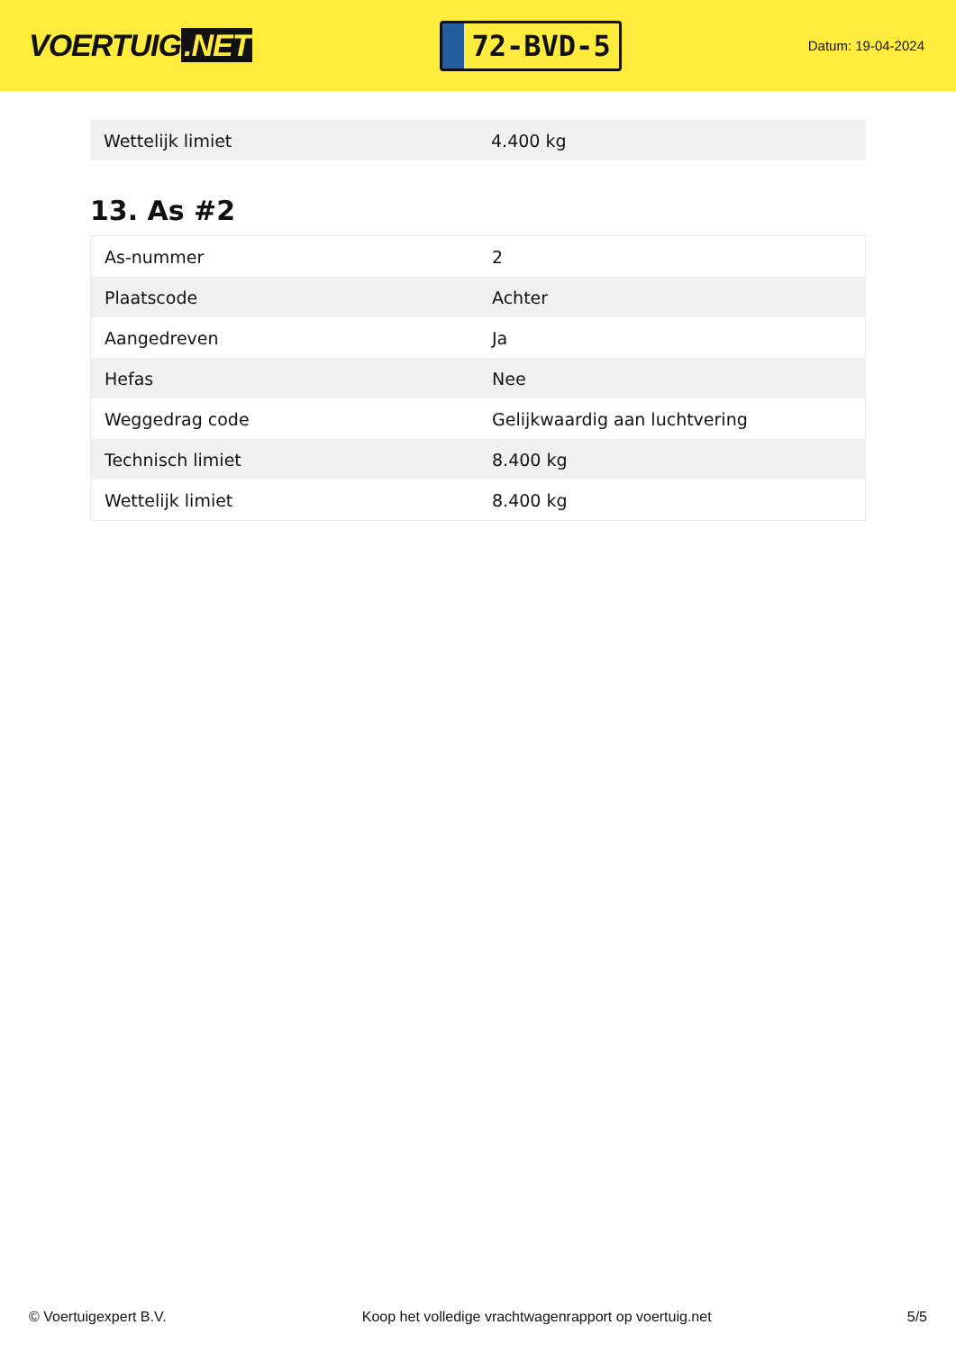VOERTUIG.NET
72-BVD-5
Datum: 19-04-2024
| Wettelijk limiet | 4.400 kg |
13. As #2
| As-nummer | 2 |
| Plaatscode | Achter |
| Aangedreven | Ja |
| Hefas | Nee |
| Weggedrag code | Gelijkwaardig aan luchtvering |
| Technisch limiet | 8.400 kg |
| Wettelijk limiet | 8.400 kg |
© Voertuigexpert B.V. Koop het volledige vrachtwagenrapport op voertuig.net 5/5